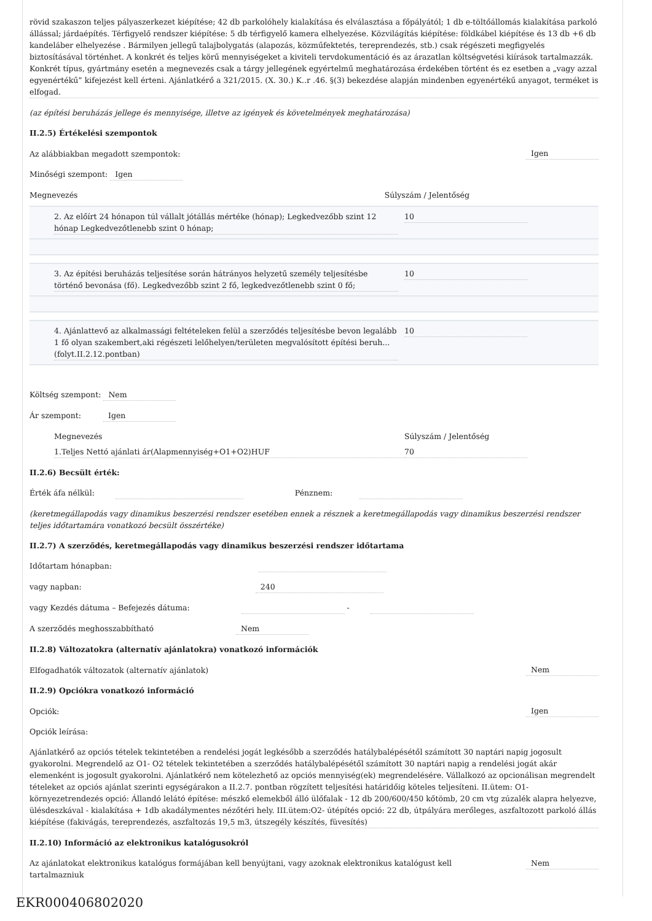rövid szakaszon teljes pályaszerkezet kiépítése; 42 db parkolóhely kialakítása és elválasztása a főpályától; 1 db e-töltőállomás kialakítása parkoló állással; járdaépítés. Térfigyelő rendszer kiépítése: 5 db térfigyelő kamera elhelyezése. Közvilágítás kiépítése: földkábel kiépítése és 13 db +6 db kandeláber elhelyezése . Bármilyen jellegű talajbolygatás (alapozás, közműfektetés, tereprendezés, stb.) csak régészeti megfigyelés biztosításával történhet. A konkrét és teljes körű mennyiségeket a kiviteli tervdokumentáció és az árazatlan költségvetési kiírások tartalmazzák. Konkrét típus, gyártmány esetén a megnevezés csak a tárgy jellegének egyértelmű meghatározása érdekében történt és ez esetben a „vagy azzal egyenértékű” kifejezést kell érteni. Ajánlatkérő a 321/2015. (X. 30.) K..r .46. §(3) bekezdése alapján mindenben egyenértékű anyagot, terméket is elfogad.
(az építési beruházás jellege és mennyisége, illetve az igények és követelmények meghatározása)
II.2.5) Értékelési szempontok
Az alábbiakban megadott szempontok: Igen
Minőségi szempont: Igen
Megnevezés Súlyszám / Jelentőség
2. Az előírt 24 hónapon túl vállalt jótállás mértéke (hónap); Legkedvezőbb szint 12 hónap Legkedvezőtlenebb szint 0 hónap;
10
3. Az építési beruházás teljesítése során hátrányos helyzetű személy teljesítésbe történő bevonása (fő). Legkedvezőbb szint 2 fő, legkedvezőtlenebb szint 0 fő;
10
4. Ajánlattevő az alkalmassági feltételeken felül a szerződés teljesítésbe bevon legalább 1 fő olyan szakembert,aki régészeti lelőhelyen/területen megvalósított építési beruh...(folyt.II.2.12.pontban)
10
Költség szempont: Nem
Ár szempont: Igen
Megnevezés Súlyszám / Jelentőség
1.Teljes Nettó ajánlati ár(Alapmennyiség+O1+O2)HUF 70
II.2.6) Becsült érték:
Érték áfa nélkül: Pénznem:
(keretmegállapodás vagy dinamikus beszerzési rendszer esetében ennek a résznek a keretmegállapodás vagy dinamikus beszerzési rendszer teljes időtartamára vonatkozó becsült összértéke)
II.2.7) A szerződés, keretmegállapodás vagy dinamikus beszerzési rendszer időtartama
Időtartam hónapban:
vagy napban: 240
vagy Kezdés dátuma – Befejezés dátuma: -
A szerződés meghosszabbítható Nem
II.2.8) Változatokra (alternatív ajánlatokra) vonatkozó információk
Elfogadhatók változatok (alternatív ajánlatok) Nem
II.2.9) Opciókra vonatkozó információ
Opciók: Igen
Opciók leírása:
Ajánlatkérő az opciós tételek tekintetében a rendelési jogát legkésőbb a szerződés hatálybalépésétől számított 30 naptári napig jogosult gyakorolni. Megrendelő az O1- O2 tételek tekintetében a szerződés hatálybalépésétől számított 30 naptári napig a rendelési jogát akár elemenként is jogosult gyakorolni. Ajánlatkérő nem kötelezhető az opciós mennyiség(ek) megrendelésére. Vállalkozó az opcionálisan megrendelt tételeket az opciós ajánlat szerinti egységárakon a II.2.7. pontban rögzített teljesítési határidőig köteles teljesíteni. II.ütem: O1- környezetrendezés opció: Állandó lelátó építése: mészkő elemekből álló ülőfalak - 12 db 200/600/450 kőtömb, 20 cm vtg zúzalék alapra helyezve, ülésdeszkával - kialakítása + 1db akadálymentes nézőtéri hely. III.ütem:O2- útépítés opció: 22 db, útpályára merőleges, aszfaltozott parkoló állás kiépítése (fakivágás, tereprendezés, aszfaltozás 19,5 m3, útszegély készítés, füvesítés)
II.2.10) Információ az elektronikus katalógusokról
Az ajánlatokat elektronikus katalógus formájában kell benyújtani, vagy azoknak elektronikus katalógust kell tartalmazniuk Nem
EKR000406802020